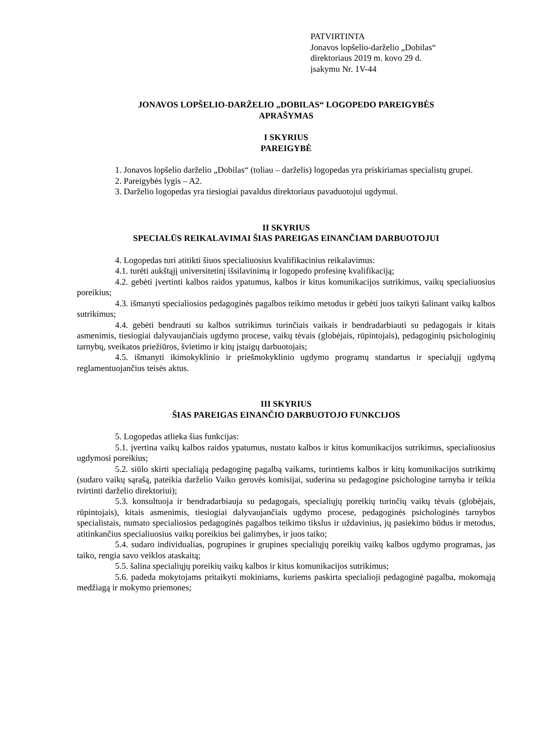PATVIRTINTA
Jonavos lopšelio-darželio „Dobilas“
direktoriaus 2019 m. kovo 29 d.
įsakymu Nr. 1V-44
JONAVOS LOPŠELIO-DARŽELIO „DOBILAS“ LOGOPEDO PAREIGYBĖS
APRAŠYMAS
I SKYRIUS
PAREIGYBĖ
1. Jonavos lopšelio darželio „Dobilas“ (toliau – darželis) logopedas yra priskiriamas specialistų grupei.
2. Pareigybės lygis – A2.
3. Darželio logopedas yra tiesiogiai pavaldus direktoriaus pavaduotojui ugdymui.
II SKYRIUS
SPECIALŪS REIKALAVIMAI ŠIAS PAREIGAS EINANČIAM DARBUOTOJUI
4. Logopedas turi atitikti šiuos specialiuosius kvalifikacinius reikalavimus:
4.1. turėti aukštąjį universitetinį išsilavinimą ir logopedo profesinę kvalifikaciją;
4.2. gebėti įvertinti kalbos raidos ypatumus, kalbos ir kitus komunikacijos sutrikimus, vaikų specialiuosius poreikius;
4.3. išmanyti specialiosios pedagoginės pagalbos teikimo metodus ir gebėti juos taikyti šalinant vaikų kalbos sutrikimus;
4.4. gebėti bendrauti su kalbos sutrikimus turinčiais vaikais ir bendradarbiauti su pedagogais ir kitais asmenimis, tiesiogiai dalyvaujančiais ugdymo procese, vaikų tėvais (globėjais, rūpintojais), pedagoginių psichologinių tarnybų, sveikatos priežiūros, švietimo ir kitų įstaigų darbuotojais;
4.5. išmanyti ikimokyklinio ir priešmokyklinio ugdymo programų standartus ir specialųjį ugdymą reglamentuojančius teisės aktus.
III SKYRIUS
ŠIAS PAREIGAS EINANČIO DARBUOTOJO FUNKCIJOS
5. Logopedas atlieka šias funkcijas:
5.1. įvertina vaikų kalbos raidos ypatumus, nustato kalbos ir kitus komunikacijos sutrikimus, specialiuosius ugdymosi poreikius;
5.2. siūlo skirti specialiąją pedagoginę pagalbą vaikams, turintiems kalbos ir kitų komunikacijos sutrikimų (sudaro vaikų sąrašą, pateikia darželio Vaiko gerovės komisijai, suderina su pedagogine psichologine tarnyba ir teikia tvirtinti darželio direktoriui);
5.3. konsultuoja ir bendradarbiauja su pedagogais, specialiųjų poreikių turinčių vaikų tėvais (globėjais, rūpintojais), kitais asmenimis, tiesiogiai dalyvaujančiais ugdymo procese, pedagoginės psichologinės tarnybos specialistais, numato specialiosios pedagoginės pagalbos teikimo tikslus ir uždavinius, jų pasiekimo būdus ir metodus, atitinkančius specialiuosius vaikų poreikius bei galimybes, ir juos taiko;
5.4. sudaro individualias, pogrupines ir grupines specialiųjų poreikių vaikų kalbos ugdymo programas, jas taiko, rengia savo veiklos ataskaitą;
5.5. šalina specialiųjų poreikių vaikų kalbos ir kitus komunikacijos sutrikimus;
5.6. padeda mokytojams pritaikyti mokiniams, kuriems paskirta specialioji pedagoginė pagalba, mokomąją medžiagą ir mokymo priemones;